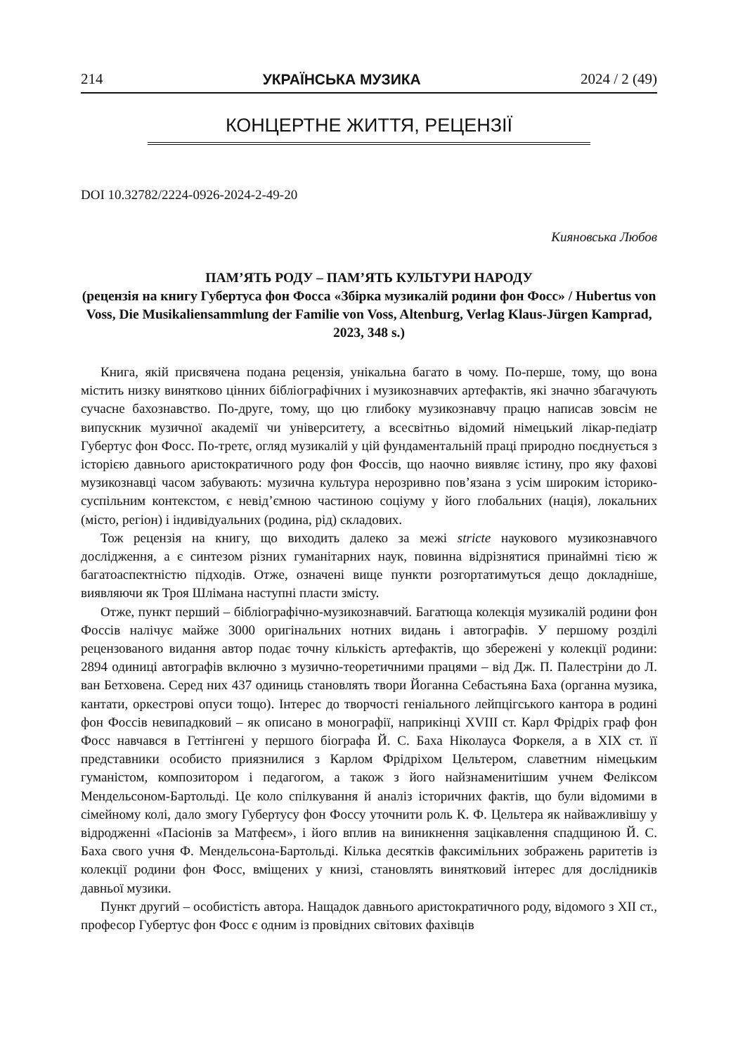214 УКРАЇНСЬКА МУЗИКА 2024 / 2 (49)
КОНЦЕРТНЕ ЖИТТЯ, РЕЦЕНЗІЇ
DOI 10.32782/2224-0926-2024-2-49-20
Кияновська Любов
ПАМ’ЯТЬ РОДУ – ПАМ’ЯТЬ КУЛЬТУРИ НАРОДУ
(рецензія на книгу Губертуса фон Фосса «Збірка музикалій родини фон Фосс» / Hubertus von Voss, Die Musikaliensammlung der Familie von Voss, Altenburg, Verlag Klaus-Jürgen Kamprad, 2023, 348 s.)
Книга, якій присвячена подана рецензія, унікальна багато в чому. По-перше, тому, що вона містить низку винятково цінних бібліографічних і музикознавчих артефактів, які значно збагачують сучасне бахознавство. По-друге, тому, що цю глибоку музикознавчу працю написав зовсім не випускник музичної академії чи університету, а всесвітньо відомий німецький лікар-педіатр Губертус фон Фосс. По-третє, огляд музикалій у цій фундаментальній праці природно поєднується з історією давнього аристократичного роду фон Фоссів, що наочно виявляє істину, про яку фахові музикознавці часом забувають: музична культура нерозривно пов’язана з усім широким історико-суспільним контекстом, є невід’ємною частиною соціуму у його глобальних (нація), локальних (місто, регіон) і індивідуальних (родина, рід) складових.
Тож рецензія на книгу, що виходить далеко за межі stricte наукового музикознавчого дослідження, а є синтезом різних гуманітарних наук, повинна відрізнятися принаймні тією ж багатоаспектністю підходів. Отже, означені вище пункти розгортатимуться дещо докладніше, виявляючи як Троя Шлімана наступні пласти змісту.
Отже, пункт перший – бібліографічно-музикознавчий. Багатюща колекція музикалій родини фон Фоссів налічує майже 3000 оригінальних нотних видань і автографів. У першому розділі рецензованого видання автор подає точну кількість артефактів, що збережені у колекції родини: 2894 одиниці автографів включно з музично-теоретичними працями – від Дж. П. Палестріни до Л. ван Бетховена. Серед них 437 одиниць становлять твори Йоганна Себастьяна Баха (органна музика, кантати, оркестрові опуси тощо). Інтерес до творчості геніального лейпцігського кантора в родині фон Фоссів невипадковий – як описано в монографії, наприкінці XVIII ст. Карл Фрідріх граф фон Фосс навчався в Геттінгені у першого біографа Й. С. Баха Ніколауса Форкеля, а в XIX ст. її представники особисто приязнилися з Карлом Фрідріхом Цельтером, славетним німецьким гуманістом, композитором і педагогом, а також з його найзнаменитішим учнем Феліксом Мендельсоном-Бартольді. Це коло спілкування й аналіз історичних фактів, що були відомими в сімейному колі, дало змогу Губертусу фон Фоссу уточнити роль К. Ф. Цельтера як найважливішу у відродженні «Пасіонів за Матфеєм», і його вплив на виникнення зацікавлення спадщиною Й. С. Баха свого учня Ф. Мендельсона-Бартольді. Кілька десятків факсимільних зображень раритетів із колекції родини фон Фосс, вміщених у книзі, становлять винятковий інтерес для дослідників давньої музики.
Пункт другий – особистість автора. Нащадок давнього аристократичного роду, відомого з XII ст., професор Губертус фон Фосс є одним із провідних світових фахівців